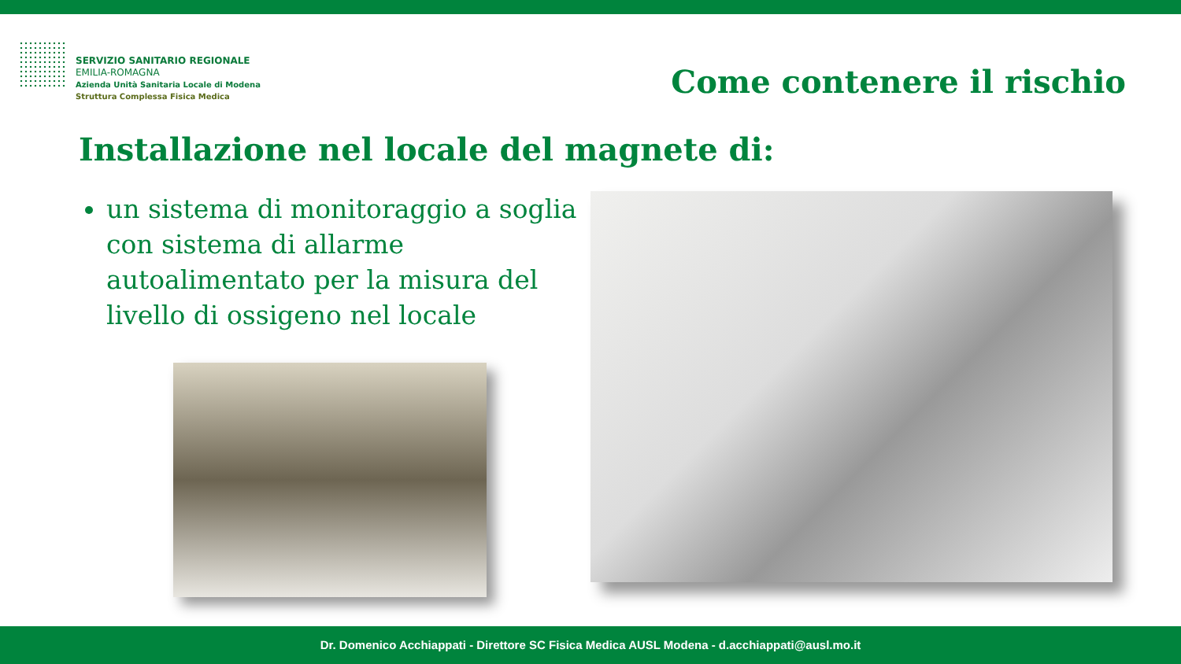SERVIZIO SANITARIO REGIONALE
EMILIA-ROMAGNA
Azienda Unità Sanitaria Locale di Modena
Struttura Complessa Fisica Medica
Come contenere il rischio
Installazione nel locale del magnete di:
un sistema di monitoraggio a soglia con sistema di allarme autoalimentato per la misura del livello di ossigeno nel locale
Dr. Domenico Acchiappati - Direttore SC Fisica Medica AUSL Modena - d.acchiappati@ausl.mo.it